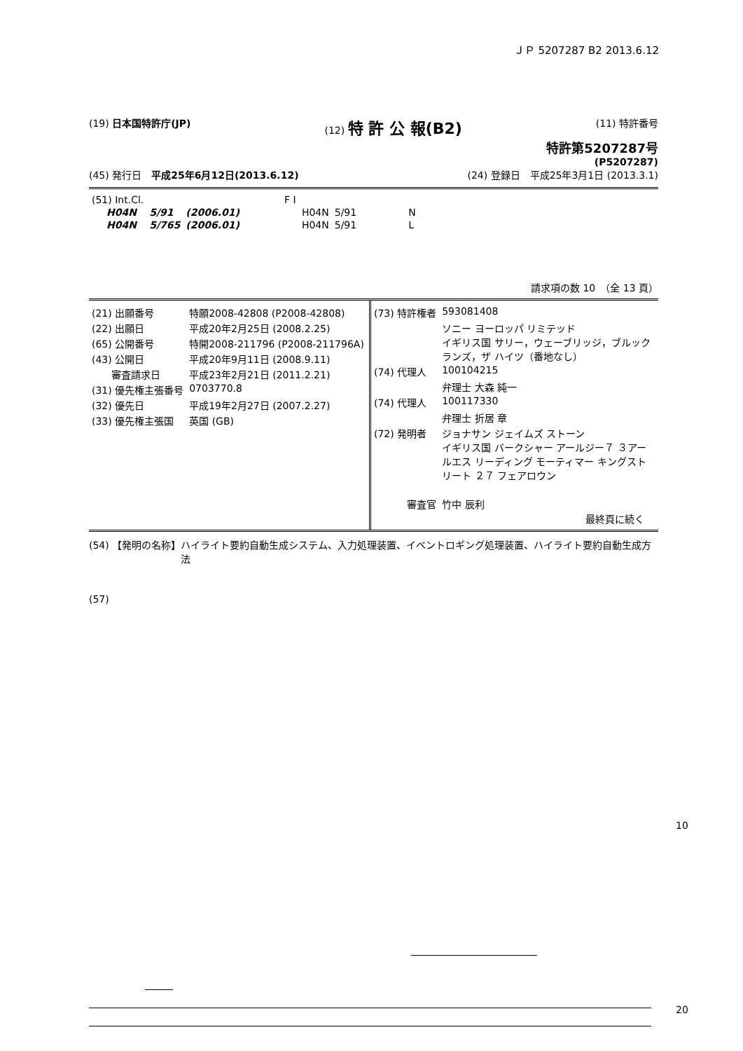ＪＰ 5207287 B2 2013.6.12
(19) 日本国特許庁(JP) (12) 特 許 公 報(B2) (11) 特許番号
特許第5207287号
(P5207287)
(45) 発行日　平成25年6月12日(2013.6.12) (24) 登録日　平成25年3月1日 (2013.3.1)
| (51) Int.Cl. | | | F I | | |
| H04N | 5/91 | (2006.01) | H04N | 5/91 | N |
| H04N | 5/765 | (2006.01) | H04N | 5/91 | L |
請求項の数 10　（全 13 頁）
| (21) 出願番号 | 特願2008-42808 (P2008-42808) |
| (22) 出願日 | 平成20年2月25日 (2008.2.25) |
| (65) 公開番号 | 特開2008-211796 (P2008-211796A) |
| (43) 公開日 | 平成20年9月11日 (2008.9.11) |
| 審査請求日 | 平成23年2月21日 (2011.2.21) |
| (31) 優先権主張番号 | 0703770.8 |
| (32) 優先日 | 平成19年2月27日 (2007.2.27) |
| (33) 優先権主張国 | 英国 (GB) |
| (73) 特許権者 | 593081408 |
| | ソニー ヨーロッパ リミテッド イギリス国 サリー，ウェーブリッジ，ブルックランズ，ザ ハイツ（番地なし） |
| (74) 代理人 | 100104215 |
| | 弁理士 大森 純一 |
| (74) 代理人 | 100117330 |
| | 弁理士 折居 章 |
| (72) 発明者 | ジョナサン ジェイムズ ストーン イギリス国 バークシャー アールジー７ ３アールエス リーディング モーティマー キングストリート ２７ フェアロウン |
| 審査官 | 竹中 辰利 |
最終頁に続く
(54) 【発明の名称】 ハイライト要約自動生成システム、入力処理装置、イベントロギング処理装置、ハイライト要約自動生成方法
(57)
10
20